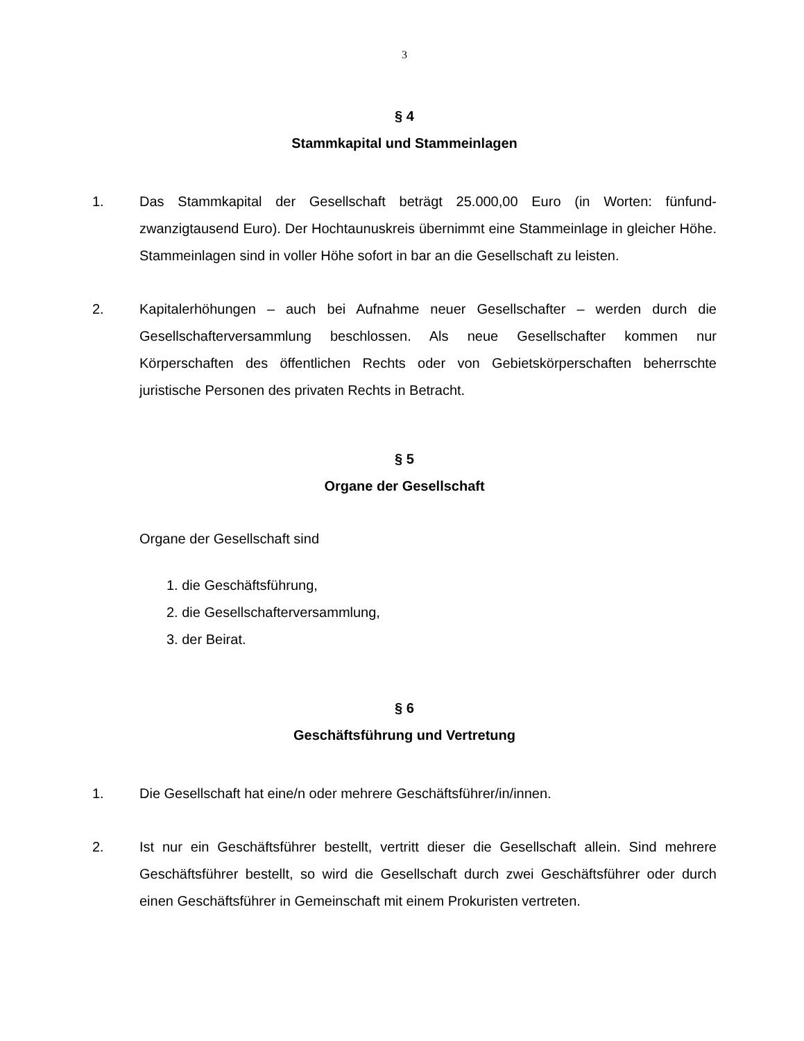3
§ 4
Stammkapital und Stammeinlagen
1. Das Stammkapital der Gesellschaft beträgt 25.000,00 Euro (in Worten: fünfund­zwanzigtausend Euro). Der Hochtaunuskreis übernimmt eine Stammeinlage in glei­cher Höhe. Stammeinlagen sind in voller Höhe sofort in bar an die Gesellschaft zu leisten.
2. Kapitalerhöhungen – auch bei Aufnahme neuer Gesellschafter – werden durch die Gesellschafterversammlung beschlossen. Als neue Gesellschafter kommen nur Körperschaften des öffentlichen Rechts oder von Gebietskörperschaften be­herrschte juristische Personen des privaten Rechts in Betracht.
§ 5
Organe der Gesellschaft
Organe der Gesellschaft sind
1. die Geschäftsführung,
2. die Gesellschafterversammlung,
3. der Beirat.
§ 6
Geschäftsführung und Vertretung
1. Die Gesellschaft hat eine/n oder mehrere Geschäftsführer/in/innen.
2. Ist nur ein Geschäftsführer bestellt, vertritt dieser die Gesellschaft allein. Sind meh­rere Geschäftsführer bestellt, so wird die Gesellschaft durch zwei Geschäftsführer oder durch einen Geschäftsführer in Gemeinschaft mit einem Prokuristen vertreten.